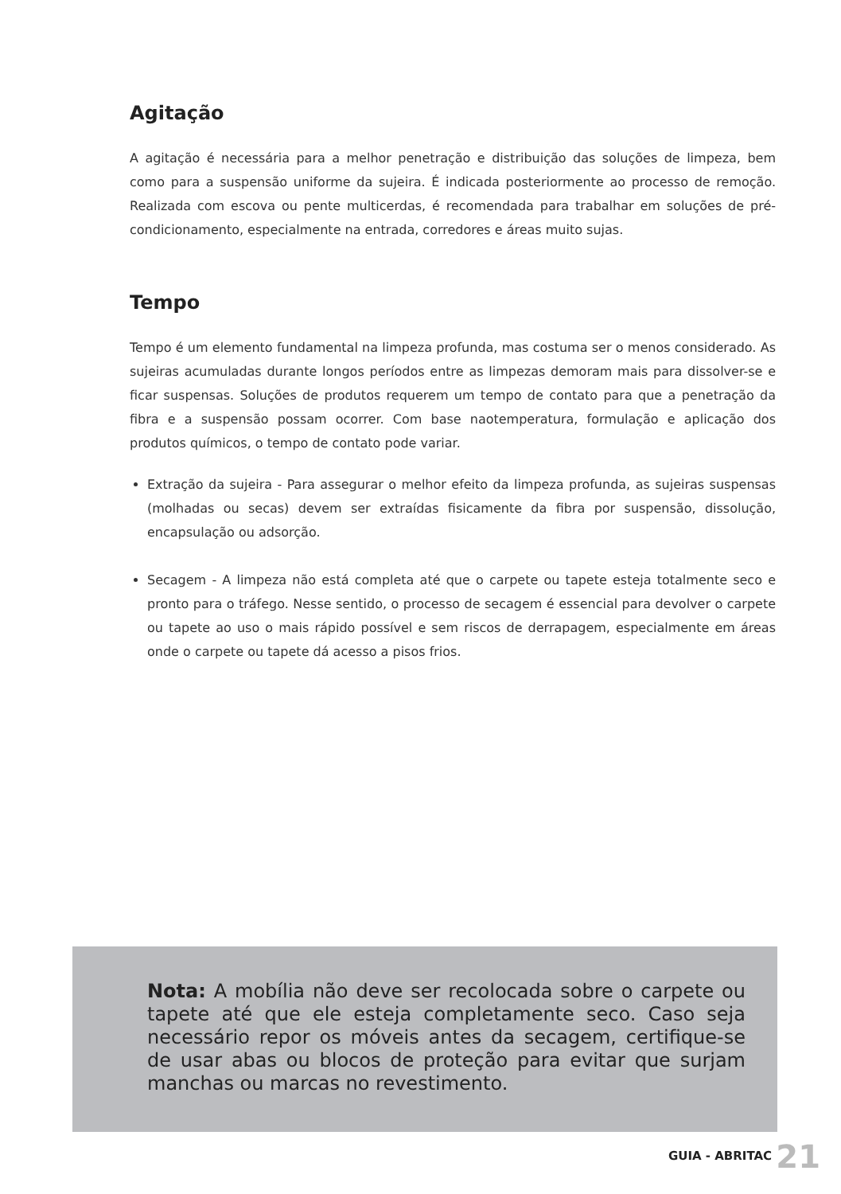Agitação
A agitação é necessária para a melhor penetração e distribuição das soluções de limpeza, bem como para a suspensão uniforme da sujeira. É indicada posteriormente ao processo de remoção. Realizada com escova ou pente multicerdas, é recomendada para trabalhar em soluções de pré-condicionamento, especialmente na entrada, corredores e áreas muito sujas.
Tempo
Tempo é um elemento fundamental na limpeza profunda, mas costuma ser o menos considerado. As sujeiras acumuladas durante longos períodos entre as limpezas demoram mais para dissolver-se e ficar suspensas. Soluções de produtos requerem um tempo de contato para que a penetração da fibra e a suspensão possam ocorrer. Com base naotemperatura, formulação e aplicação dos produtos químicos, o tempo de contato pode variar.
Extração da sujeira - Para assegurar o melhor efeito da limpeza profunda, as sujeiras suspensas (molhadas ou secas) devem ser extraídas fisicamente da fibra por suspensão, dissolução, encapsulação ou adsorção.
Secagem - A limpeza não está completa até que o carpete ou tapete esteja totalmente seco e pronto para o tráfego. Nesse sentido, o processo de secagem é essencial para devolver o carpete ou tapete ao uso o mais rápido possível e sem riscos de derrapagem, especialmente em áreas onde o carpete ou tapete dá acesso a pisos frios.
Nota: A mobília não deve ser recolocada sobre o carpete ou tapete até que ele esteja completamente seco. Caso seja necessário repor os móveis antes da secagem, certifique-se de usar abas ou blocos de proteção para evitar que surjam manchas ou marcas no revestimento.
GUIA - ABRITAC 21